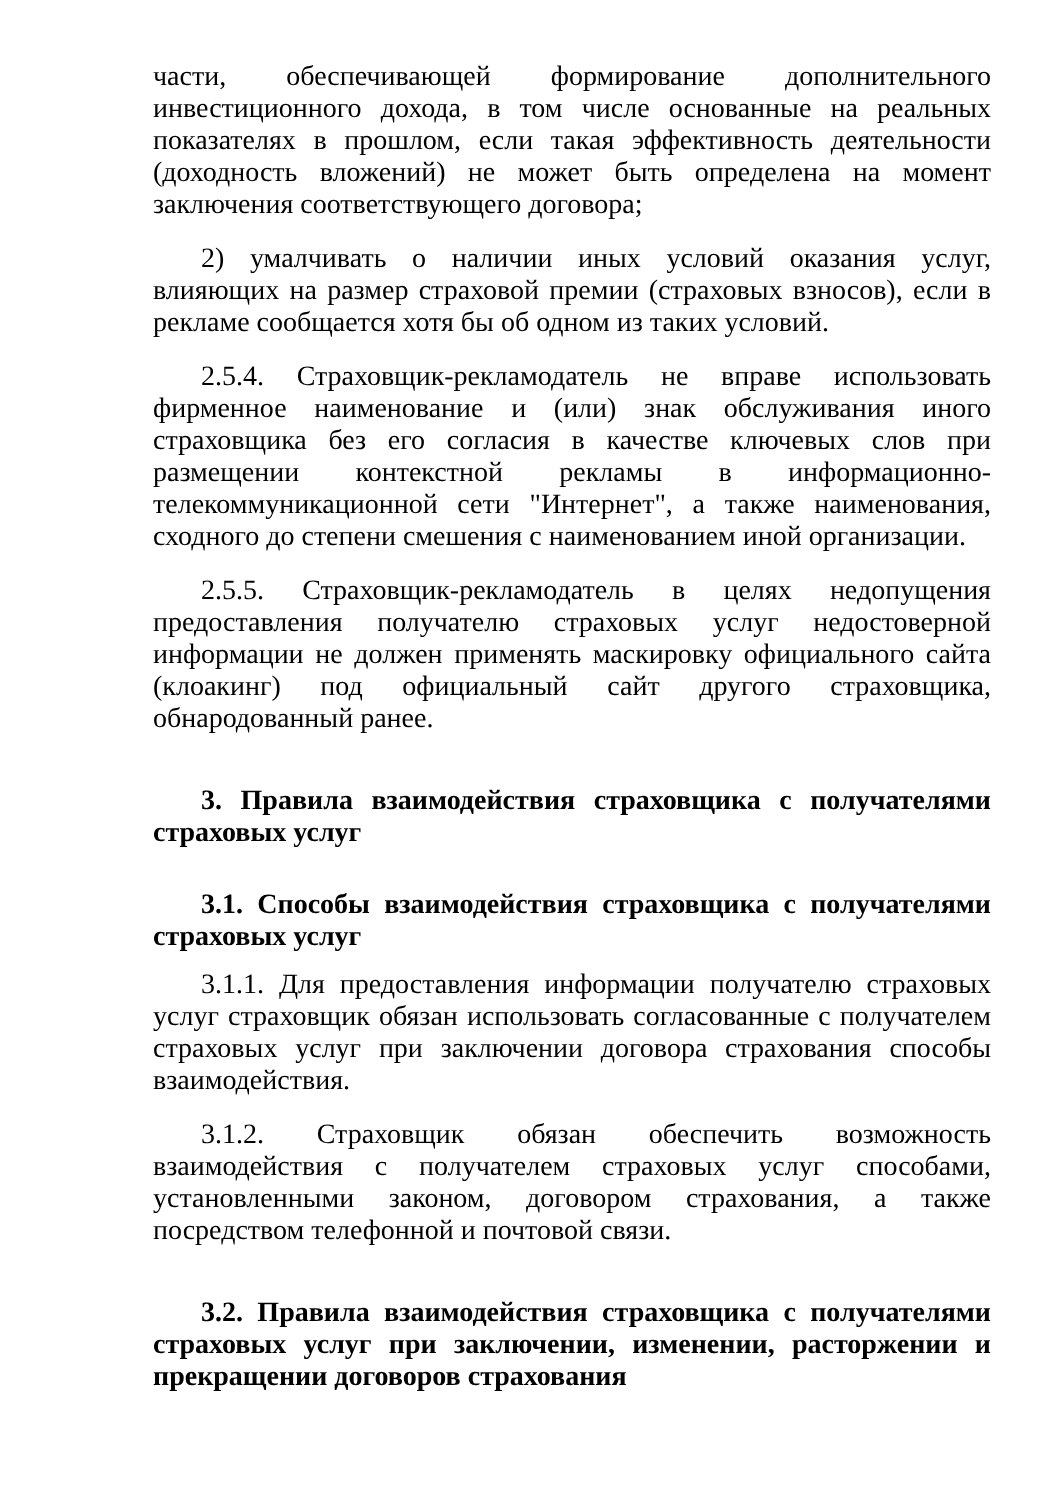части, обеспечивающей формирование дополнительного инвестиционного дохода, в том числе основанные на реальных показателях в прошлом, если такая эффективность деятельности (доходность вложений) не может быть определена на момент заключения соответствующего договора;
2) умалчивать о наличии иных условий оказания услуг, влияющих на размер страховой премии (страховых взносов), если в рекламе сообщается хотя бы об одном из таких условий.
2.5.4. Страховщик-рекламодатель не вправе использовать фирменное наименование и (или) знак обслуживания иного страховщика без его согласия в качестве ключевых слов при размещении контекстной рекламы в информационно-телекоммуникационной сети "Интернет", а также наименования, сходного до степени смешения с наименованием иной организации.
2.5.5. Страховщик-рекламодатель в целях недопущения предоставления получателю страховых услуг недостоверной информации не должен применять маскировку официального сайта (клоакинг) под официальный сайт другого страховщика, обнародованный ранее.
3. Правила взаимодействия страховщика с получателями страховых услуг
3.1. Способы взаимодействия страховщика с получателями страховых услуг
3.1.1. Для предоставления информации получателю страховых услуг страховщик обязан использовать согласованные с получателем страховых услуг при заключении договора страхования способы взаимодействия.
3.1.2. Страховщик обязан обеспечить возможность взаимодействия с получателем страховых услуг способами, установленными законом, договором страхования, а также посредством телефонной и почтовой связи.
3.2. Правила взаимодействия страховщика с получателями страховых услуг при заключении, изменении, расторжении и прекращении договоров страхования